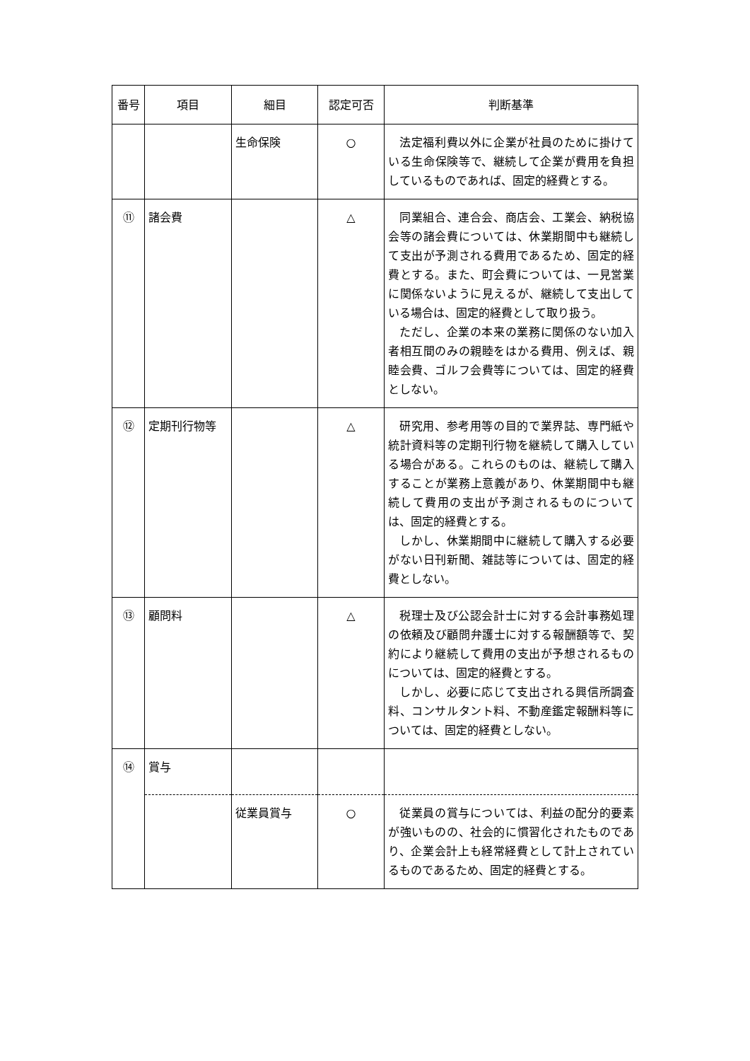| 番号 | 項目 | 細目 | 認定可否 | 判断基準 |
| --- | --- | --- | --- | --- |
| | | 生命保険 | ○ | 法定福利費以外に企業が社員のために掛けている生命保険等で、継続して企業が費用を負担しているものであれば、固定的経費とする。 |
| ⑪ | 諸会費 | | △ | 同業組合、連合会、商店会、工業会、納税協会等の諸会費については、休業期間中も継続して支出が予測される費用であるため、固定的経費とする。また、町会費については、一見営業に関係ないように見えるが、継続して支出している場合は、固定的経費として取り扱う。 ただし、企業の本来の業務に関係のない加入者相互間のみの親睦をはかる費用、例えば、親睦会費、ゴルフ会費等については、固定的経費としない。 |
| ⑫ | 定期刊行物等 | | △ | 研究用、参考用等の目的で業界誌、専門紙や統計資料等の定期刊行物を継続して購入している場合がある。これらのものは、継続して購入することが業務上意義があり、休業期間中も継続して費用の支出が予測されるものについては、固定的経費とする。 しかし、休業期間中に継続して購入する必要がない日刊新聞、雑誌等については、固定的経費としない。 |
| ⑬ | 顧問料 | | △ | 税理士及び公認会計士に対する会計事務処理の依頼及び顧問弁護士に対する報酬額等で、契約により継続して費用の支出が予想されるものについては、固定的経費とする。 しかし、必要に応じて支出される興信所調査料、コンサルタント料、不動産鑑定報酬料等については、固定的経費としない。 |
| ⑭ | 賞与 | | | |
| | | 従業員賞与 | ○ | 従業員の賞与については、利益の配分的要素が強いものの、社会的に慣習化されたものであり、企業会計上も経常経費として計上されているものであるため、固定的経費とする。 |